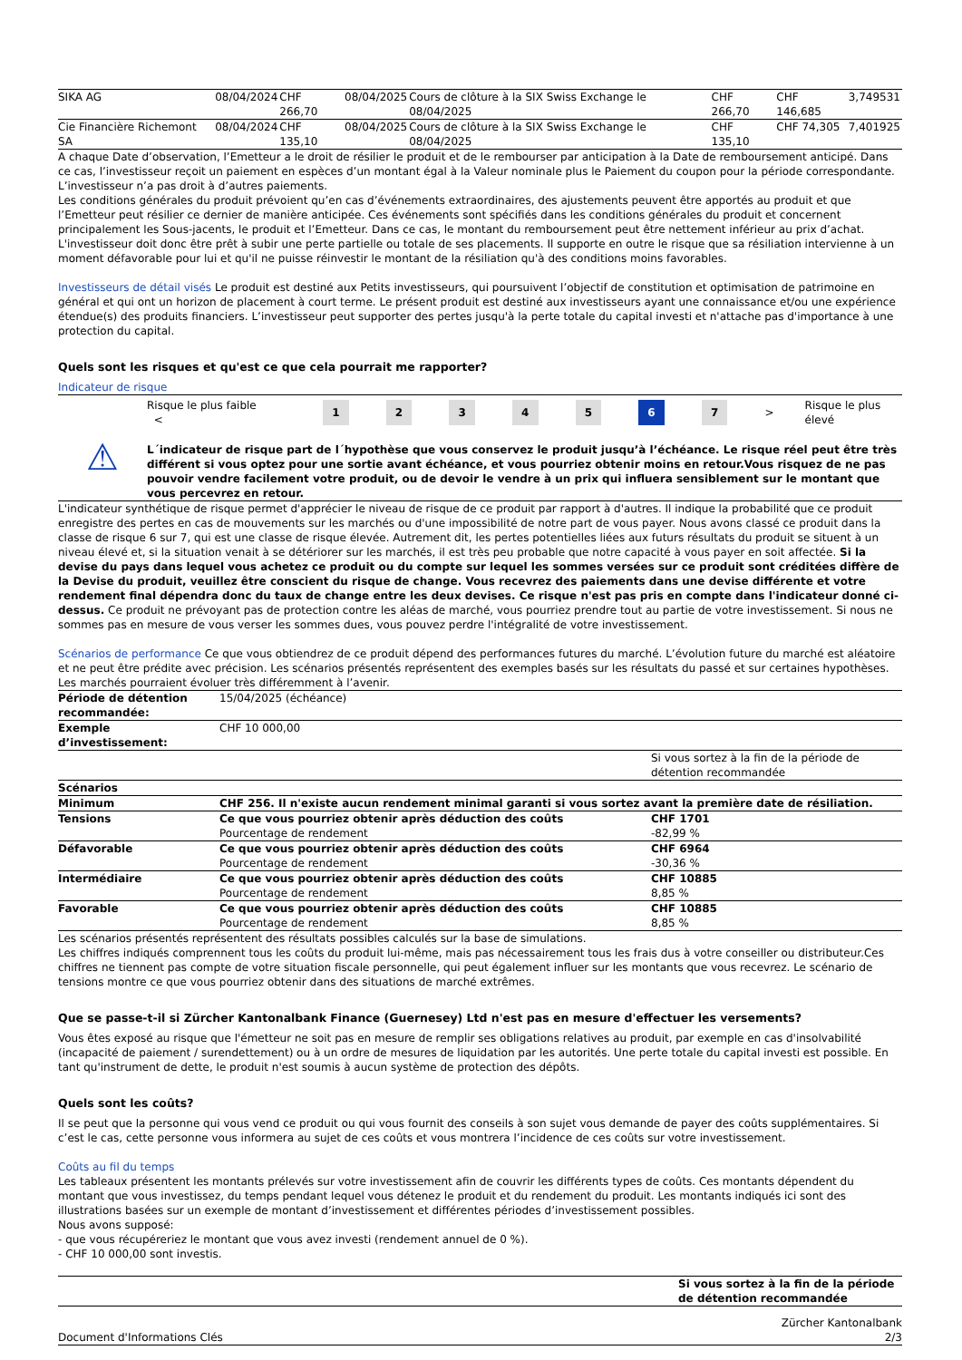| SIKA AG | 08/04/2024 | CHF 266,70 | 08/04/2025 | Cours de clôture à la SIX Swiss Exchange le 08/04/2025 | CHF 266,70 | CHF 146,685 | 3,749531 |
| Cie Financière Richemont SA | 08/04/2024 | CHF 135,10 | 08/04/2025 | Cours de clôture à la SIX Swiss Exchange le 08/04/2025 | CHF 135,10 | CHF 74,305 | 7,401925 |
A chaque Date d’observation, l’Emetteur a le droit de résilier le produit et de le rembourser par anticipation à la Date de remboursement anticipé. Dans ce cas, l’investisseur reçoit un paiement en espèces d’un montant égal à la Valeur nominale plus le Paiement du coupon pour la période correspondante. L’investisseur n’a pas droit à d’autres paiements.
Les conditions générales du produit prévoient qu’en cas d’événements extraordinaires, des ajustements peuvent être apportés au produit et que l’Emetteur peut résilier ce dernier de manière anticipée. Ces événements sont spécifiés dans les conditions générales du produit et concernent principalement les Sous-jacents, le produit et l’Emetteur. Dans ce cas, le montant du remboursement peut être nettement inférieur au prix d’achat. L'investisseur doit donc être prêt à subir une perte partielle ou totale de ses placements. Il supporte en outre le risque que sa résiliation intervienne à un moment défavorable pour lui et qu'il ne puisse réinvestir le montant de la résiliation qu'à des conditions moins favorables.
Investisseurs de détail visés Le produit est destiné aux Petits investisseurs, qui poursuivent l’objectif de constitution et optimisation de patrimoine en général et qui ont un horizon de placement à court terme. Le présent produit est destiné aux investisseurs ayant une connaissance et/ou une expérience étendue(s) des produits financiers. L’investisseur peut supporter des pertes jusqu'à la perte totale du capital investi et n'attache pas d'importance à une protection du capital.
Quels sont les risques et qu'est ce que cela pourrait me rapporter?
Indicateur de risque
Risque le plus faible <
1 2 3 4 5 6 7
> Risque le plus élevé
⚠
L´indicateur de risque part de l´hypothèse que vous conservez le produit jusqu’à l’échéance. Le risque réel peut être très différent si vous optez pour une sortie avant échéance, et vous pourriez obtenir moins en retour.Vous risquez de ne pas pouvoir vendre facilement votre produit, ou de devoir le vendre à un prix qui influera sensiblement sur le montant que vous percevrez en retour.
L'indicateur synthétique de risque permet d'apprécier le niveau de risque de ce produit par rapport à d'autres. Il indique la probabilité que ce produit enregistre des pertes en cas de mouvements sur les marchés ou d'une impossibilité de notre part de vous payer. Nous avons classé ce produit dans la classe de risque 6 sur 7, qui est une classe de risque élevée. Autrement dit, les pertes potentielles liées aux futurs résultats du produit se situent à un niveau élevé et, si la situation venait à se détériorer sur les marchés, il est très peu probable que notre capacité à vous payer en soit affectée. Si la devise du pays dans lequel vous achetez ce produit ou du compte sur lequel les sommes versées sur ce produit sont créditées diffère de la Devise du produit, veuillez être conscient du risque de change. Vous recevrez des paiements dans une devise différente et votre rendement final dépendra donc du taux de change entre les deux devises. Ce risque n'est pas pris en compte dans l'indicateur donné ci-dessus. Ce produit ne prévoyant pas de protection contre les aléas de marché, vous pourriez prendre tout au partie de votre investissement. Si nous ne sommes pas en mesure de vous verser les sommes dues, vous pouvez perdre l'intégralité de votre investissement.
Scénarios de performance Ce que vous obtiendrez de ce produit dépend des performances futures du marché. L’évolution future du marché est aléatoire et ne peut être prédite avec précision. Les scénarios présentés représentent des exemples basés sur les résultats du passé et sur certaines hypothèses. Les marchés pourraient évoluer très différemment à l’avenir.
| Période de détention recommandée: | 15/04/2025 (échéance) | |
| Exemple d’investissement: | CHF 10 000,00 | |
| | | Si vous sortez à la fin de la période de détention recommandée |
| Scénarios | | |
| Minimum | CHF 256. Il n'existe aucun rendement minimal garanti si vous sortez avant la première date de résiliation. | |
| Tensions | Ce que vous pourriez obtenir après déduction des coûts Pourcentage de rendement | CHF 1701 -82,99 % |
| Défavorable | Ce que vous pourriez obtenir après déduction des coûts Pourcentage de rendement | CHF 6964 -30,36 % |
| Intermédiaire | Ce que vous pourriez obtenir après déduction des coûts Pourcentage de rendement | CHF 10885 8,85 % |
| Favorable | Ce que vous pourriez obtenir après déduction des coûts Pourcentage de rendement | CHF 10885 8,85 % |
Les scénarios présentés représentent des résultats possibles calculés sur la base de simulations.
Les chiffres indiqués comprennent tous les coûts du produit lui-même, mais pas nécessairement tous les frais dus à votre conseiller ou distributeur.Ces chiffres ne tiennent pas compte de votre situation fiscale personnelle, qui peut également influer sur les montants que vous recevrez. Le scénario de tensions montre ce que vous pourriez obtenir dans des situations de marché extrêmes.
Que se passe-t-il si Zürcher Kantonalbank Finance (Guernesey) Ltd n'est pas en mesure d'effectuer les versements?
Vous êtes exposé au risque que l'émetteur ne soit pas en mesure de remplir ses obligations relatives au produit, par exemple en cas d'insolvabilité (incapacité de paiement / surendettement) ou à un ordre de mesures de liquidation par les autorités. Une perte totale du capital investi est possible. En tant qu'instrument de dette, le produit n'est soumis à aucun système de protection des dépôts.
Quels sont les coûts?
Il se peut que la personne qui vous vend ce produit ou qui vous fournit des conseils à son sujet vous demande de payer des coûts supplémentaires. Si c’est le cas, cette personne vous informera au sujet de ces coûts et vous montrera l’incidence de ces coûts sur votre investissement.
Coûts au fil du temps
Les tableaux présentent les montants prélevés sur votre investissement afin de couvrir les différents types de coûts. Ces montants dépendent du montant que vous investissez, du temps pendant lequel vous détenez le produit et du rendement du produit. Les montants indiqués ici sont des illustrations basées sur un exemple de montant d’investissement et différentes périodes d’investissement possibles.
Nous avons supposé:
- que vous récupéreriez le montant que vous avez investi (rendement annuel de 0 %).
- CHF 10 000,00 sont investis.
| | Si vous sortez à la fin de la période de détention recommandée |
Document d'Informations Clés Zürcher Kantonalbank
2/3